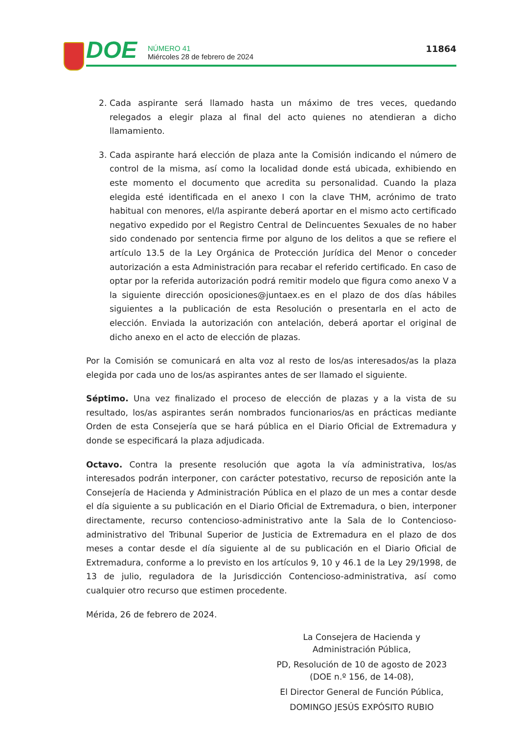DOE
NÚMERO 41
Miércoles 28 de febrero de 2024
11864
2. Cada aspirante será llamado hasta un máximo de tres veces, quedando relegados a elegir plaza al final del acto quienes no atendieran a dicho llamamiento.
3. Cada aspirante hará elección de plaza ante la Comisión indicando el número de control de la misma, así como la localidad donde está ubicada, exhibiendo en este momento el documento que acredita su personalidad. Cuando la plaza elegida esté identificada en el anexo I con la clave THM, acrónimo de trato habitual con menores, el/la aspirante deberá aportar en el mismo acto certificado negativo expedido por el Registro Central de Delincuentes Sexuales de no haber sido condenado por sentencia firme por alguno de los delitos a que se refiere el artículo 13.5 de la Ley Orgánica de Protección Jurídica del Menor o conceder autorización a esta Administración para recabar el referido certificado. En caso de optar por la referida autorización podrá remitir modelo que figura como anexo V a la siguiente dirección oposiciones@juntaex.es en el plazo de dos días hábiles siguientes a la publicación de esta Resolución o presentarla en el acto de elección. Enviada la autorización con antelación, deberá aportar el original de dicho anexo en el acto de elección de plazas.
Por la Comisión se comunicará en alta voz al resto de los/as interesados/as la plaza elegida por cada uno de los/as aspirantes antes de ser llamado el siguiente.
Séptimo. Una vez finalizado el proceso de elección de plazas y a la vista de su resultado, los/as aspirantes serán nombrados funcionarios/as en prácticas mediante Orden de esta Consejería que se hará pública en el Diario Oficial de Extremadura y donde se especificará la plaza adjudicada.
Octavo. Contra la presente resolución que agota la vía administrativa, los/as interesados podrán interponer, con carácter potestativo, recurso de reposición ante la Consejería de Hacienda y Administración Pública en el plazo de un mes a contar desde el día siguiente a su publicación en el Diario Oficial de Extremadura, o bien, interponer directamente, recurso contencioso-administrativo ante la Sala de lo Contencioso-administrativo del Tribunal Superior de Justicia de Extremadura en el plazo de dos meses a contar desde el día siguiente al de su publicación en el Diario Oficial de Extremadura, conforme a lo previsto en los artículos 9, 10 y 46.1 de la Ley 29/1998, de 13 de julio, reguladora de la Jurisdicción Contencioso-administrativa, así como cualquier otro recurso que estimen procedente.
Mérida, 26 de febrero de 2024.
La Consejera de Hacienda y
Administración Pública,
PD, Resolución de 10 de agosto de 2023
(DOE n.º 156, de 14-08),
El Director General de Función Pública,
DOMINGO JESÚS EXPÓSITO RUBIO